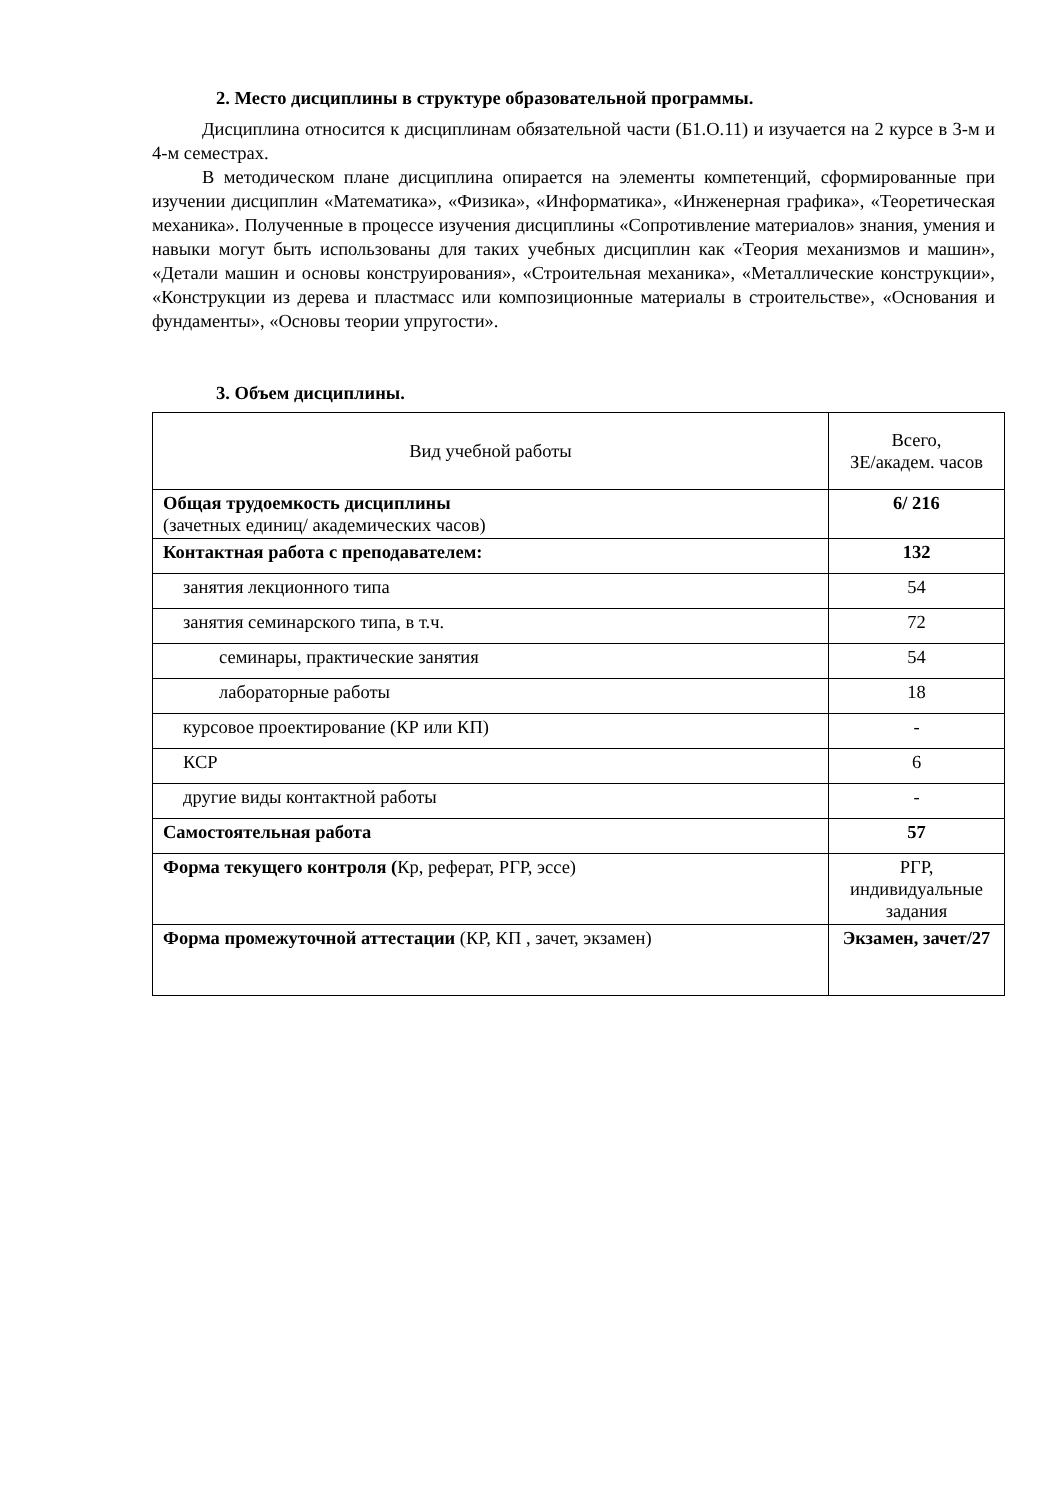2. Место дисциплины в структуре образовательной программы.
Дисциплина относится к дисциплинам обязательной части (Б1.О.11) и изучается на 2 курсе в 3-м и 4-м семестрах.
В методическом плане дисциплина опирается на элементы компетенций, сформированные при изучении дисциплин «Математика», «Физика», «Информатика», «Инженерная графика», «Теоретическая механика». Полученные в процессе изучения дисциплины «Сопротивление материалов» знания, умения и навыки могут быть использованы для таких учебных дисциплин как «Теория механизмов и машин», «Детали машин и основы конструирования», «Строительная механика», «Металлические конструкции», «Конструкции из дерева и пластмасс или композиционные материалы в строительстве», «Основания и фундаменты», «Основы теории упругости».
3. Объем дисциплины.
| Вид учебной работы | Всего, ЗЕ/академ. часов |
| Общая трудоемкость дисциплины (зачетных единиц/ академических часов) | 6/ 216 |
| Контактная работа с преподавателем: | 132 |
| занятия лекционного типа | 54 |
| занятия семинарского типа, в т.ч. | 72 |
| семинары, практические занятия | 54 |
| лабораторные работы | 18 |
| курсовое проектирование (КР или КП) | - |
| КСР | 6 |
| другие виды контактной работы | - |
| Самостоятельная работа | 57 |
| Форма текущего контроля ( Кр, реферат, РГР, эссе) | РГР, индивидуальные задания |
| Форма промежуточной аттестации (КР, КП , зачет, экзамен) | Экзамен, зачет/27 |